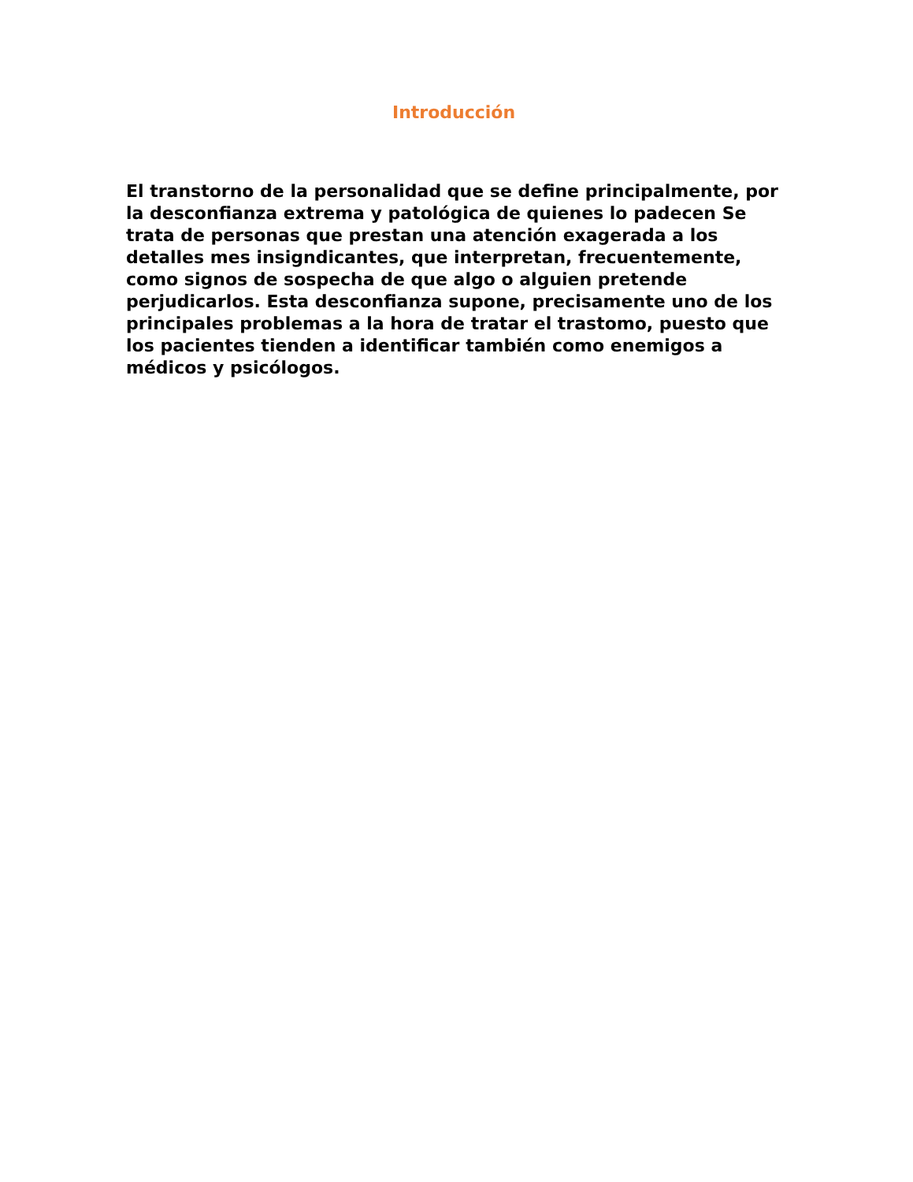Introducción
El transtorno de la personalidad que se define principalmente, por la desconfianza extrema y patológica de quienes lo padecen Se trata de personas que prestan una atención exagerada a los detalles mes insigndicantes, que interpretan, frecuentemente, como signos de sospecha de que algo o alguien pretende perjudicarlos. Esta desconfianza supone, precisamente uno de los principales problemas a la hora de tratar el trastomo, puesto que los pacientes tienden a identificar también como enemigos a médicos y psicólogos.